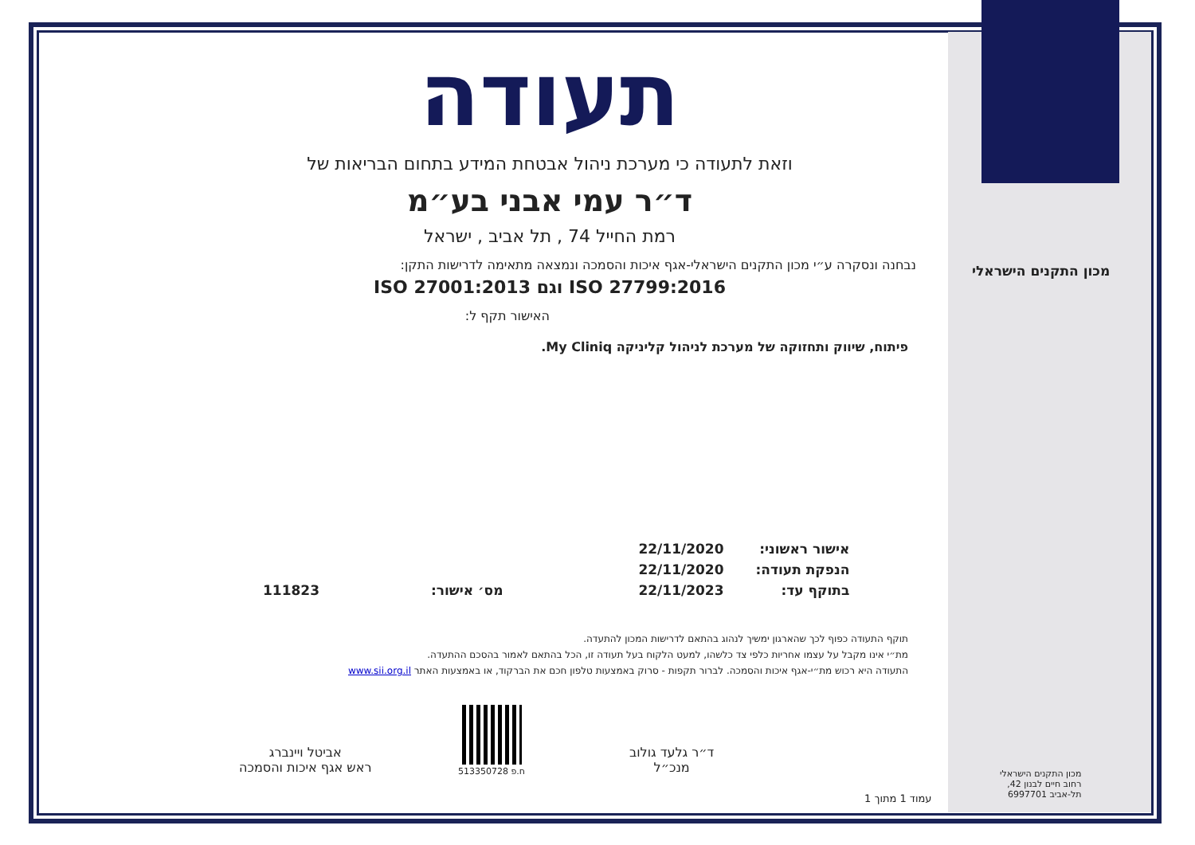תעודה
וזאת לתעודה כי מערכת ניהול אבטחת המידע בתחום הבריאות של
ד״ר עמי אבני בע״מ
רמת החייל 74 , תל אביב , ישראל
נבחנה ונסקרה ע״י מכון התקנים הישראלי-אגף איכות והסמכה ונמצאה מתאימה לדרישות התקן:
ISO 27799:2016 וגם ISO 27001:2013
האישור תקף ל:
פיתוח, שיווק ותחזוקה של מערכת לניהול קליניקה My Cliniq.
| אישור ראשוני: | 22/11/2020 | | |
| הנפקת תעודה: | 22/11/2020 | | |
| בתוקף עד: | 22/11/2023 | מס׳ אישור: | 111823 |
תוקף התעודה כפוף לכך שהארגון ימשיך לנהוג בהתאם לדרישות המכון להתעדה.
מת״י אינו מקבל על עצמו אחריות כלפי צד כלשהו, למעט הלקוח בעל תעודה זו, הכל בהתאם לאמור בהסכם ההתעדה.
התעודה היא רכוש מת״י-אגף איכות והסמכה. לברור תקפות - סרוק באמצעות טלפון חכם את הברקוד, או באמצעות האתר www.sii.org.il
ד״ר גלעד גולוב
מנכ״ל
ח.פ 513350728
אביטל ויינברג
ראש אגף איכות והסמכה
מכון התקנים הישראלי
מכון התקנים הישראלי
רחוב חיים לבנון 42,
תל-אביב 6997701
עמוד 1 מתוך 1